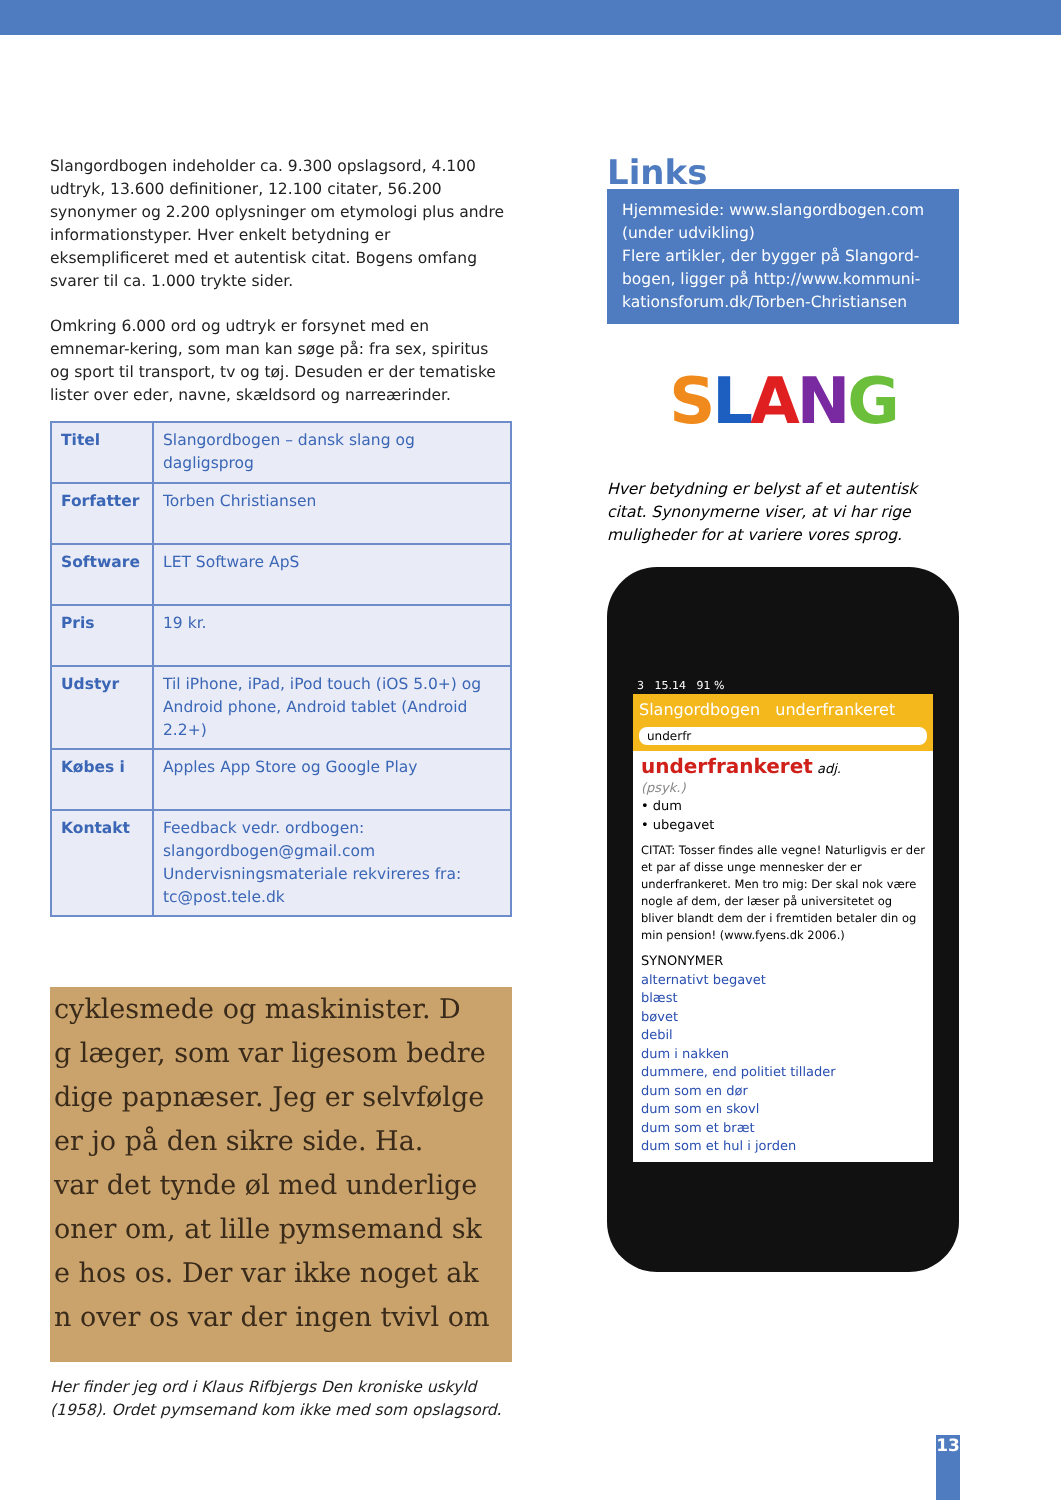Slangordbogen indeholder ca. 9.300 opslagsord, 4.100 udtryk, 13.600 definitioner, 12.100 citater, 56.200 synonymer og 2.200 oplysninger om etymologi plus andre informationstyper. Hver enkelt betydning er eksemplificeret med et autentisk citat. Bogens omfang svarer til ca. 1.000 trykte sider.
Omkring 6.000 ord og udtryk er forsynet med en emnemar-kering, som man kan søge på: fra sex, spiritus og sport til transport, tv og tøj. Desuden er der tematiske lister over eder, navne, skældsord og narreærinder.
| Titel | Slangordbogen – dansk slang og dagligsprog |
| Forfatter | Torben Christiansen |
| Software | LET Software ApS |
| Pris | 19 kr. |
| Udstyr | Til iPhone, iPad, iPod touch (iOS 5.0+) og Android phone, Android tablet (Android 2.2+) |
| Købes i | Apples App Store og Google Play |
| Kontakt | Feedback vedr. ordbogen: slangordbogen@gmail.com Undervisningsmateriale rekvireres fra: tc@post.tele.dk |
cyklesmede og maskinister. D
g læger, som var ligesom bedre
dige papnæser. Jeg er selvfølge
er jo på den sikre side. Ha.
var det tynde øl med underlige
oner om, at lille pymsemand sk
e hos os. Der var ikke noget ak
n over os var der ingen tvivl om
Her finder jeg ord i Klaus Rifbjergs Den kroniske uskyld (1958). Ordet pymsemand kom ikke med som opslagsord.
Links
Hjemmeside: www.slangordbogen.com (under udvikling)
Flere artikler, der bygger på Slangord-bogen, ligger på http://www.kommuni-kationsforum.dk/Torben-Christiansen
SLANG
Hver betydning er belyst af et autentisk citat. Synonymerne viser, at vi har rige muligheder for at variere vores sprog.
3 15.14 91 %
Slangordbogen underfrankeret
underfr
underfrankeret adj.
(psyk.)
• dum
• ubegavet
CITAT: Tosser findes alle vegne! Naturligvis er der et par af disse unge mennesker der er underfrankeret. Men tro mig: Der skal nok være nogle af dem, der læser på universitetet og bliver blandt dem der i fremtiden betaler din og min pension! (www.fyens.dk 2006.)
SYNONYMER
alternativt begavet
blæst
bøvet
debil
dum i nakken
dummere, end politiet tillader
dum som en dør
dum som en skovl
dum som et bræt
dum som et hul i jorden
13